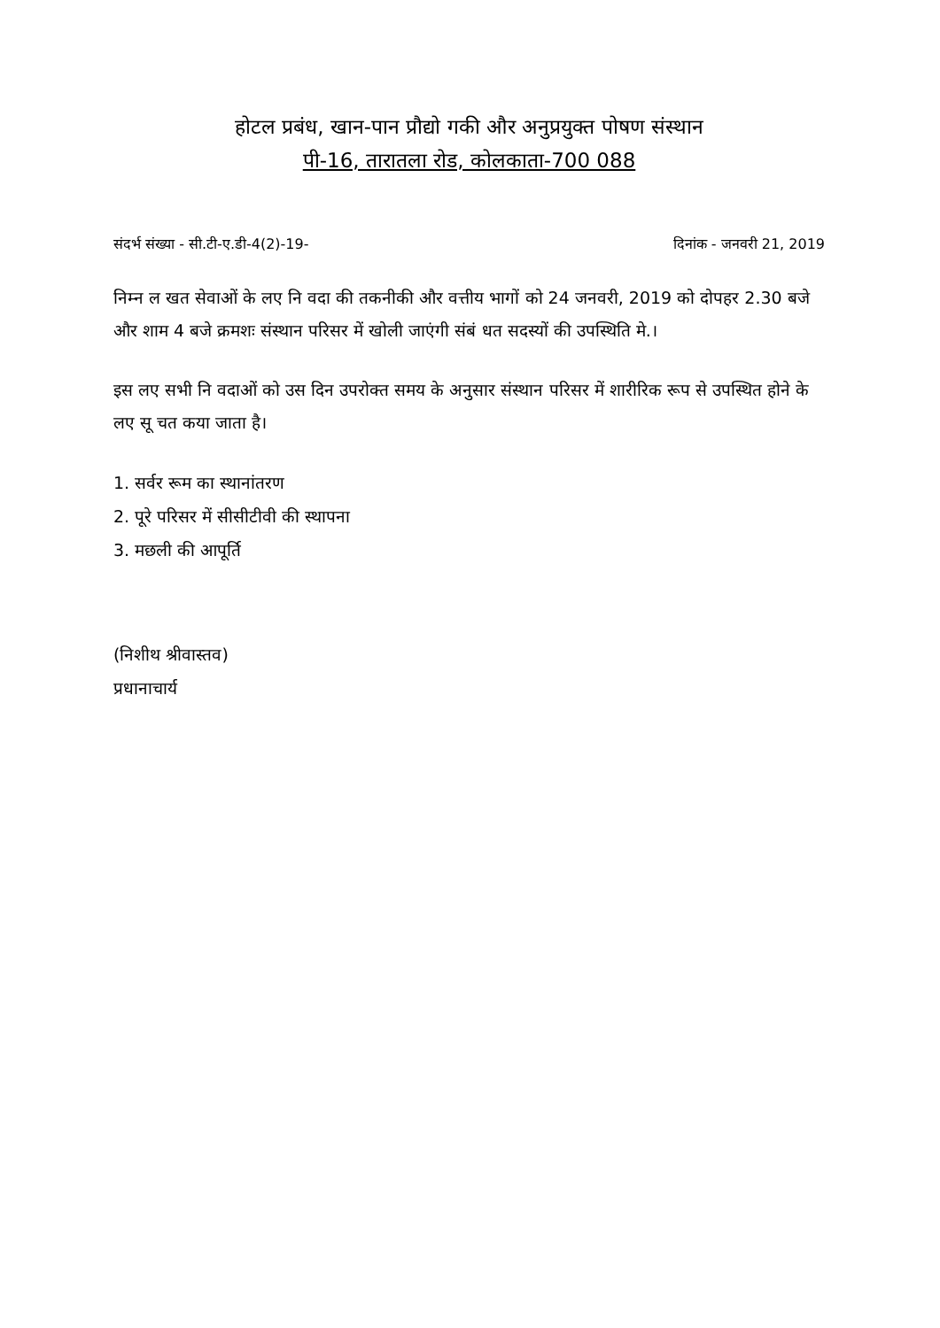होटल प्रबंध, खान-पान प्रौद्यो गकी और अनुप्रयुक्त पोषण संस्थान
पी-16, तारातला रोड, कोलकाता-700 088
संदर्भ संख्या - सी.टी-ए.डी-4(2)-19- दिनांक - जनवरी 21, 2019
निम्न ल खत सेवाओं के लए नि वदा की तकनीकी और वत्तीय भागों को 24 जनवरी, 2019 को दोपहर 2.30 बजे और शाम 4 बजे क्रमशः संस्थान परिसर में खोली जाएंगी संबं धत सदस्यों की उपस्थिति मे.।
इस लए सभी नि वदाओं को उस दिन उपरोक्त समय के अनुसार संस्थान परिसर में शारीरिक रूप से उपस्थित होने के लए सू चत कया जाता है।
1. सर्वर रूम का स्थानांतरण
2. पूरे परिसर में सीसीटीवी की स्थापना
3. मछली की आपूर्ति
(निशीथ श्रीवास्तव)
प्रधानाचार्य